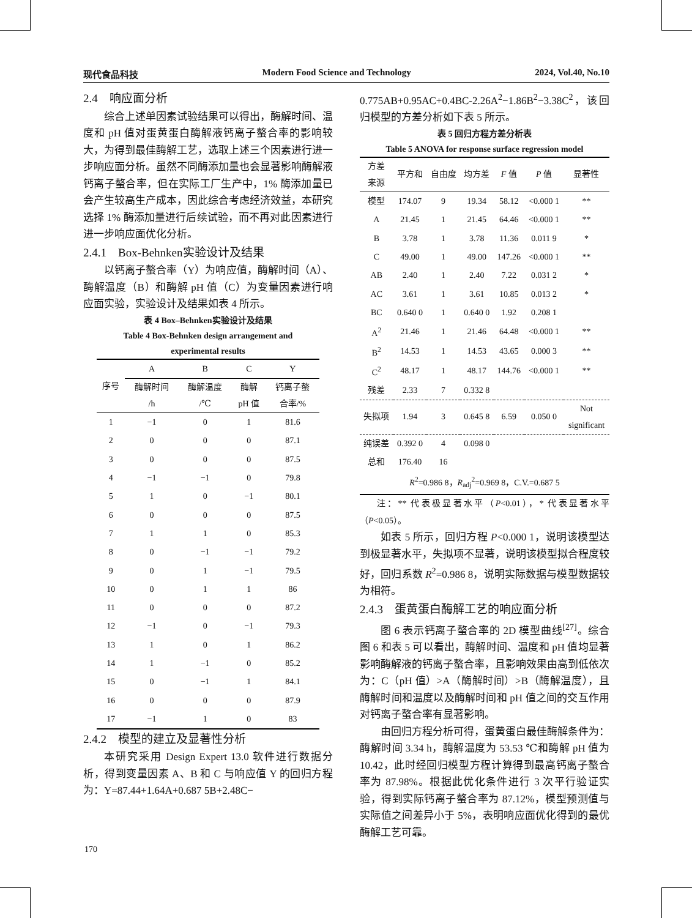现代食品科技 Modern Food Science and Technology 2024, Vol.40, No.10
2.4　响应面分析
综合上述单因素试验结果可以得出，酶解时间、温度和 pH 值对蛋黄蛋白酶解液钙离子螯合率的影响较大，为得到最佳酶解工艺，选取上述三个因素进行进一步响应面分析。虽然不同酶添加量也会显著影响酶解液钙离子螯合率，但在实际工厂生产中，1% 酶添加量已会产生较高生产成本，因此综合考虑经济效益，本研究选择 1% 酶添加量进行后续试验，而不再对此因素进行进一步响应面优化分析。
2.4.1　Box-Behnken实验设计及结果
以钙离子螯合率（Y）为响应值，酶解时间（A）、酶解温度（B）和酶解 pH 值（C）为变量因素进行响应面实验，实验设计及结果如表 4 所示。
表 4 Box–Behnken实验设计及结果
Table 4 Box-Behnken design arrangement and
experimental results
| 序号 | A | B | C | Y |
| --- | --- | --- | --- | --- |
| | 酶解时间 /h | 酶解温度 /℃ | 酶解 pH 值 | 钙离子螯 合率/% |
| 1 | −1 | 0 | 1 | 81.6 |
| 2 | 0 | 0 | 0 | 87.1 |
| 3 | 0 | 0 | 0 | 87.5 |
| 4 | −1 | −1 | 0 | 79.8 |
| 5 | 1 | 0 | −1 | 80.1 |
| 6 | 0 | 0 | 0 | 87.5 |
| 7 | 1 | 1 | 0 | 85.3 |
| 8 | 0 | −1 | −1 | 79.2 |
| 9 | 0 | 1 | −1 | 79.5 |
| 10 | 0 | 1 | 1 | 86 |
| 11 | 0 | 0 | 0 | 87.2 |
| 12 | −1 | 0 | −1 | 79.3 |
| 13 | 1 | 0 | 1 | 86.2 |
| 14 | 1 | −1 | 0 | 85.2 |
| 15 | 0 | −1 | 1 | 84.1 |
| 16 | 0 | 0 | 0 | 87.9 |
| 17 | −1 | 1 | 0 | 83 |
2.4.2　模型的建立及显著性分析
本研究采用 Design Expert 13.0 软件进行数据分析，得到变量因素 A、B 和 C 与响应值 Y 的回归方程为：Y=87.44+1.64A+0.687 5B+2.48C−
0.775AB+0.95AC+0.4BC-2.26A<sup>2</sup>−1.86B<sup>2</sup>−3.38C<sup>2</sup>，该回归模型的方差分析如下表 5 所示。
表 5 回归方程方差分析表
Table 5 ANOVA for response surface regression model
| 方差 来源 | 平方和 | 自由度 | 均方差 | F 值 | P 值 | 显著性 |
| --- | --- | --- | --- | --- | --- | --- |
| 模型 | 174.07 | 9 | 19.34 | 58.12 | <0.000 1 | ** |
| A | 21.45 | 1 | 21.45 | 64.46 | <0.000 1 | ** |
| B | 3.78 | 1 | 3.78 | 11.36 | 0.011 9 | * |
| C | 49.00 | 1 | 49.00 | 147.26 | <0.000 1 | ** |
| AB | 2.40 | 1 | 2.40 | 7.22 | 0.031 2 | * |
| AC | 3.61 | 1 | 3.61 | 10.85 | 0.013 2 | * |
| BC | 0.640 0 | 1 | 0.640 0 | 1.92 | 0.208 1 | |
| A<sup>2</sup> | 21.46 | 1 | 21.46 | 64.48 | <0.000 1 | ** |
| B<sup>2</sup> | 14.53 | 1 | 14.53 | 43.65 | 0.000 3 | ** |
| C<sup>2</sup> | 48.17 | 1 | 48.17 | 144.76 | <0.000 1 | ** |
| 残差 | 2.33 | 7 | 0.332 8 | | | |
| 失拟项 | 1.94 | 3 | 0.645 8 | 6.59 | 0.050 0 | Not significant |
| 纯误差 | 0.392 0 | 4 | 0.098 0 | | | |
| 总和 | 176.40 | 16 | | | | |
| R<sup>2</sup>=0.986 8， R<sub>adj</sub><sup>2</sup>=0.969 8，C.V.=0.687 5 | | | | | | |
注：** 代表极显著水平（P<0.01），* 代表显著水平（P<0.05）。
如表 5 所示，回归方程 P<0.000 1，说明该模型达到极显著水平，失拟项不显著，说明该模型拟合程度较好，回归系数 R<sup>2</sup>=0.986 8，说明实际数据与模型数据较为相符。
2.4.3　蛋黄蛋白酶解工艺的响应面分析
图 6 表示钙离子螯合率的 2D 模型曲线<sup>[27]</sup>。综合图 6 和表 5 可以看出，酶解时间、温度和 pH 值均显著影响酶解液的钙离子螯合率，且影响效果由高到低依次为：C（pH 值）>A（酶解时间）>B（酶解温度），且酶解时间和温度以及酶解时间和 pH 值之间的交互作用对钙离子螯合率有显著影响。
由回归方程分析可得，蛋黄蛋白最佳酶解条件为：酶解时间 3.34 h，酶解温度为 53.53 ℃和酶解 pH 值为 10.42，此时经回归模型方程计算得到最高钙离子螯合率为 87.98%。根据此优化条件进行 3 次平行验证实验，得到实际钙离子螯合率为 87.12%，模型预测值与实际值之间差异小于 5%，表明响应面优化得到的最优酶解工艺可靠。
170